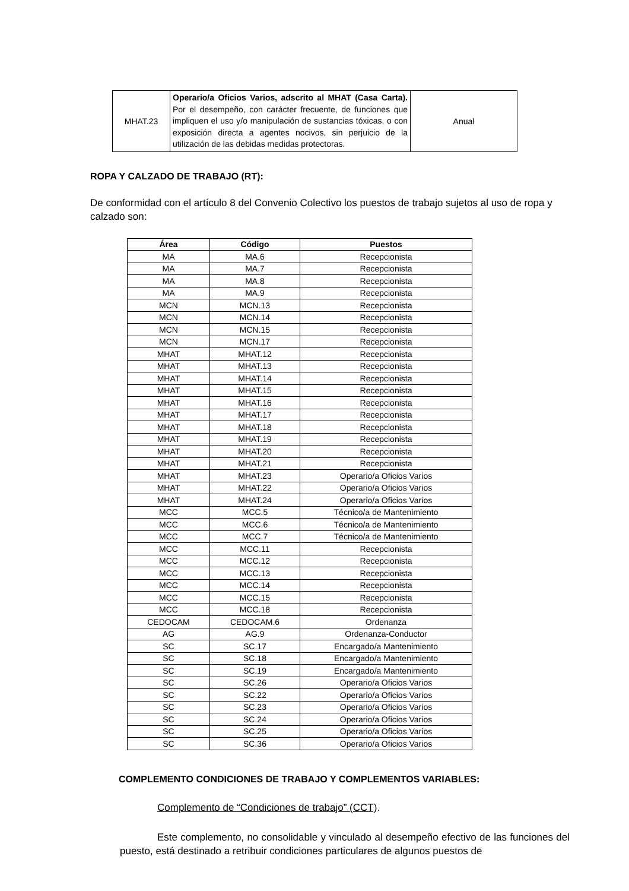| MHAT.23 | Operario/a Oficios Varios, adscrito al MHAT (Casa Carta). Por el desempeño, con carácter frecuente, de funciones que impliquen el uso y/o manipulación de sustancias tóxicas, o con exposición directa a agentes nocivos, sin perjuicio de la utilización de las debidas medidas protectoras. | Anual |
ROPA Y CALZADO DE TRABAJO (RT):
De conformidad con el artículo 8 del Convenio Colectivo los puestos de trabajo sujetos al uso de ropa y calzado son:
| Área | Código | Puestos |
| --- | --- | --- |
| MA | MA.6 | Recepcionista |
| MA | MA.7 | Recepcionista |
| MA | MA.8 | Recepcionista |
| MA | MA.9 | Recepcionista |
| MCN | MCN.13 | Recepcionista |
| MCN | MCN.14 | Recepcionista |
| MCN | MCN.15 | Recepcionista |
| MCN | MCN.17 | Recepcionista |
| MHAT | MHAT.12 | Recepcionista |
| MHAT | MHAT.13 | Recepcionista |
| MHAT | MHAT.14 | Recepcionista |
| MHAT | MHAT.15 | Recepcionista |
| MHAT | MHAT.16 | Recepcionista |
| MHAT | MHAT.17 | Recepcionista |
| MHAT | MHAT.18 | Recepcionista |
| MHAT | MHAT.19 | Recepcionista |
| MHAT | MHAT.20 | Recepcionista |
| MHAT | MHAT.21 | Recepcionista |
| MHAT | MHAT.23 | Operario/a Oficios Varios |
| MHAT | MHAT.22 | Operario/a Oficios Varios |
| MHAT | MHAT.24 | Operario/a Oficios Varios |
| MCC | MCC.5 | Técnico/a de Mantenimiento |
| MCC | MCC.6 | Técnico/a de Mantenimiento |
| MCC | MCC.7 | Técnico/a de Mantenimiento |
| MCC | MCC.11 | Recepcionista |
| MCC | MCC.12 | Recepcionista |
| MCC | MCC.13 | Recepcionista |
| MCC | MCC.14 | Recepcionista |
| MCC | MCC.15 | Recepcionista |
| MCC | MCC.18 | Recepcionista |
| CEDOCAM | CEDOCAM.6 | Ordenanza |
| AG | AG.9 | Ordenanza-Conductor |
| SC | SC.17 | Encargado/a Mantenimiento |
| SC | SC.18 | Encargado/a Mantenimiento |
| SC | SC.19 | Encargado/a Mantenimiento |
| SC | SC.26 | Operario/a Oficios Varios |
| SC | SC.22 | Operario/a Oficios Varios |
| SC | SC.23 | Operario/a Oficios Varios |
| SC | SC.24 | Operario/a Oficios Varios |
| SC | SC.25 | Operario/a Oficios Varios |
| SC | SC.36 | Operario/a Oficios Varios |
COMPLEMENTO CONDICIONES DE TRABAJO Y COMPLEMENTOS VARIABLES:
Complemento de “Condiciones de trabajo” (CCT).
Este complemento, no consolidable y vinculado al desempeño efectivo de las funciones del puesto, está destinado a retribuir condiciones particulares de algunos puestos de